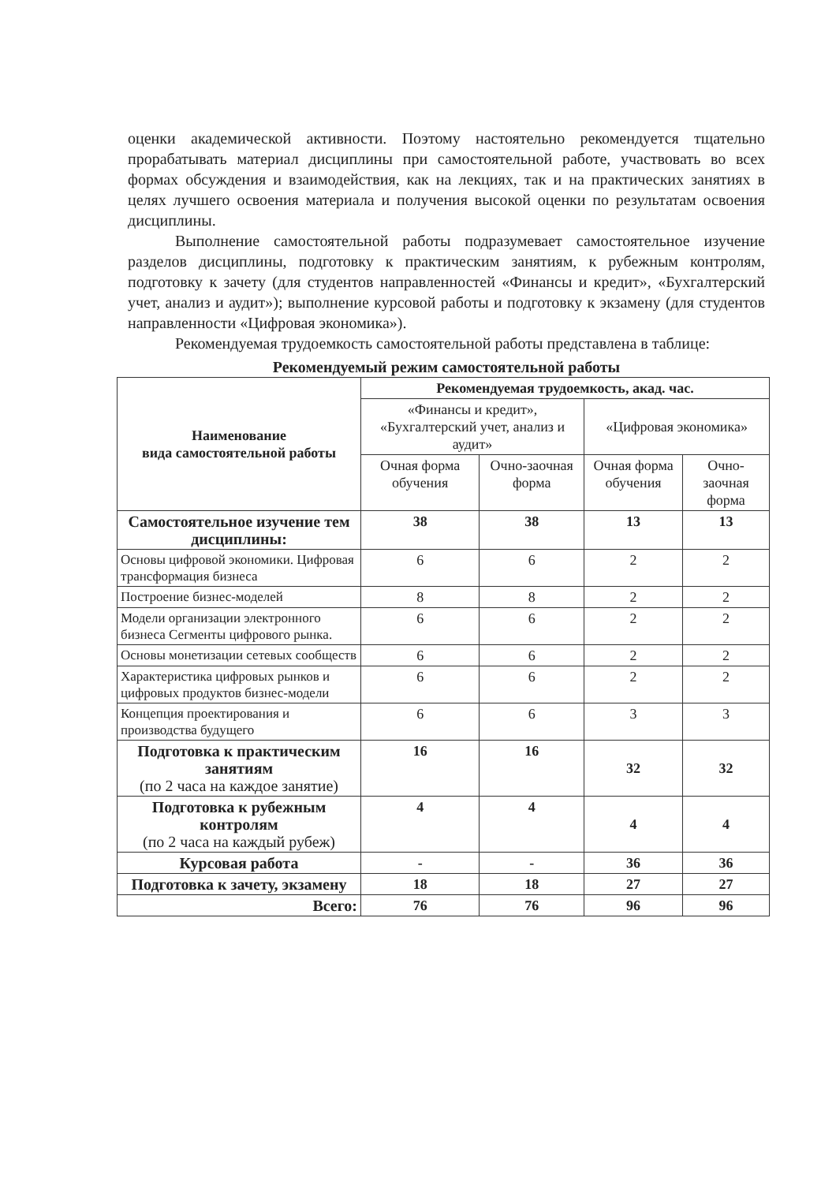оценки академической активности. Поэтому настоятельно рекомендуется тщательно прорабатывать материал дисциплины при самостоятельной работе, участвовать во всех формах обсуждения и взаимодействия, как на лекциях, так и на практических занятиях в целях лучшего освоения материала и получения высокой оценки по результатам освоения дисциплины.
Выполнение самостоятельной работы подразумевает самостоятельное изучение разделов дисциплины, подготовку к практическим занятиям, к рубежным контролям, подготовку к зачету (для студентов направленностей «Финансы и кредит», «Бухгалтерский учет, анализ и аудит»); выполнение курсовой работы и подготовку к экзамену (для студентов направленности «Цифровая экономика»).
Рекомендуемая трудоемкость самостоятельной работы представлена в таблице:
Рекомендуемый режим самостоятельной работы
| Наименование вида самостоятельной работы | Рекомендуемая трудоемкость, акад. час. | | | |
| --- | --- | --- | --- | --- |
| | «Финансы и кредит», «Бухгалтерский учет, анализ и аудит» | | «Цифровая экономика» | |
| | Очная форма обучения | Очно-заочная форма | Очная форма обучения | Очно-заочная форма |
| Самостоятельное изучение тем дисциплины: | 38 | 38 | 13 | 13 |
| Основы цифровой экономики. Цифровая трансформация бизнеса | 6 | 6 | 2 | 2 |
| Построение бизнес-моделей | 8 | 8 | 2 | 2 |
| Модели организации электронного бизнеса Сегменты цифрового рынка. | 6 | 6 | 2 | 2 |
| Основы монетизации сетевых сообществ | 6 | 6 | 2 | 2 |
| Характеристика цифровых рынков и цифровых продуктов бизнес-модели | 6 | 6 | 2 | 2 |
| Концепция проектирования и производства будущего | 6 | 6 | 3 | 3 |
| Подготовка к практическим занятиям (по 2 часа на каждое занятие) | 16 | 16 | 32 | 32 |
| Подготовка к рубежным контролям (по 2 часа на каждый рубеж) | 4 | 4 | 4 | 4 |
| Курсовая работа | - | - | 36 | 36 |
| Подготовка к зачету, экзамену | 18 | 18 | 27 | 27 |
| Всего: | 76 | 76 | 96 | 96 |